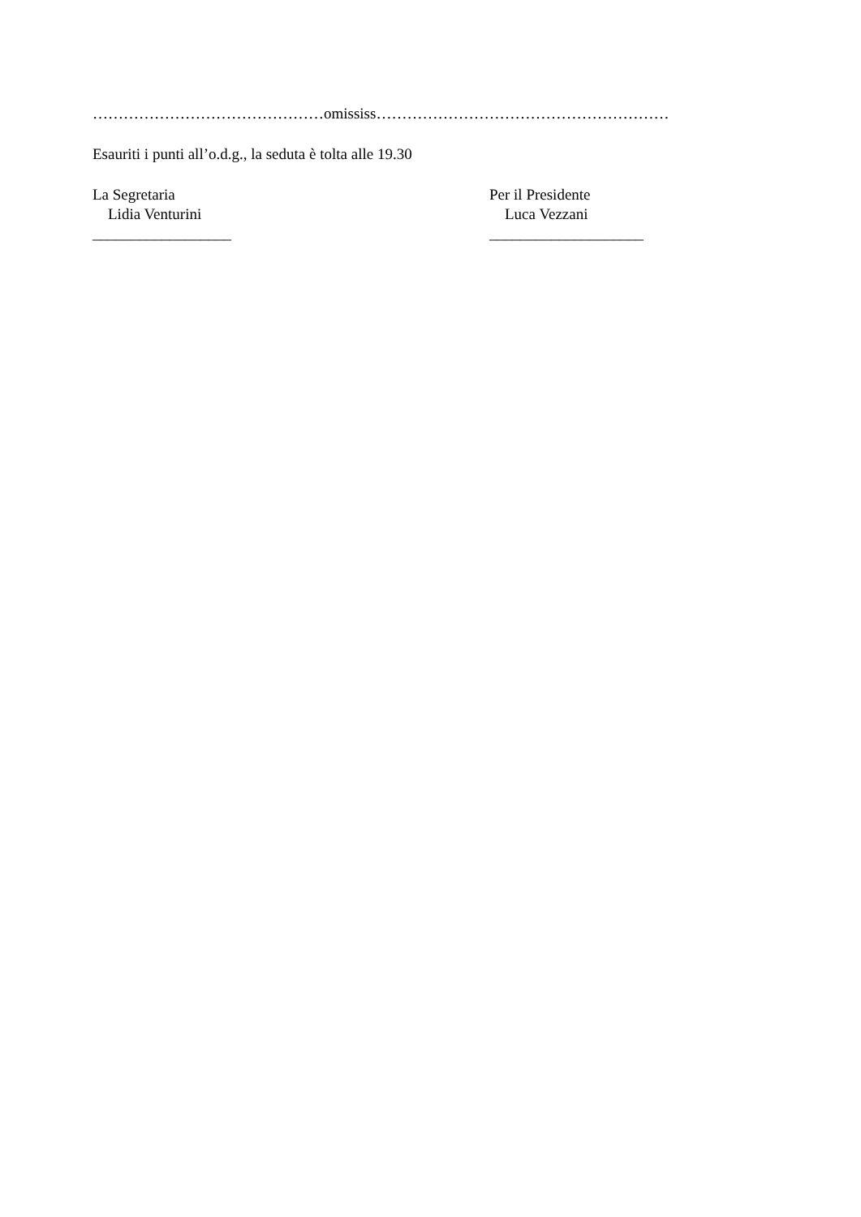………………………………………omississ…………………………………………………
Esauriti i punti all’o.d.g., la seduta è tolta alle 19.30
La Segretaria
Lidia Venturini
__________________
Per il Presidente
Luca Vezzani
____________________